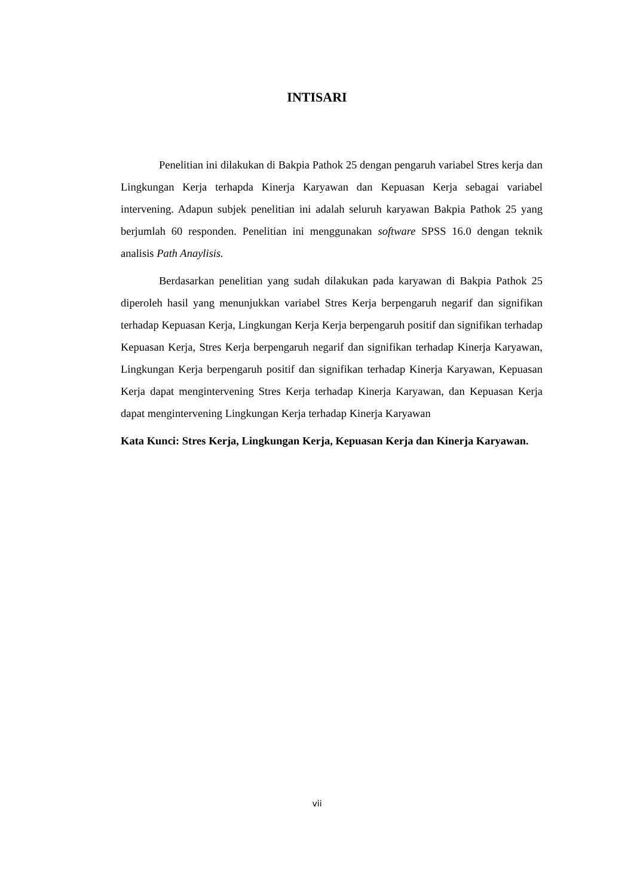INTISARI
Penelitian ini dilakukan di Bakpia Pathok 25 dengan pengaruh variabel Stres kerja dan Lingkungan Kerja terhapda Kinerja Karyawan dan Kepuasan Kerja sebagai variabel intervening. Adapun subjek penelitian ini adalah seluruh karyawan Bakpia Pathok 25 yang berjumlah 60 responden. Penelitian ini menggunakan software SPSS 16.0 dengan teknik analisis Path Anaylisis.
Berdasarkan penelitian yang sudah dilakukan pada karyawan di Bakpia Pathok 25 diperoleh hasil yang menunjukkan variabel Stres Kerja berpengaruh negarif dan signifikan terhadap Kepuasan Kerja, Lingkungan Kerja Kerja berpengaruh positif dan signifikan terhadap Kepuasan Kerja, Stres Kerja berpengaruh negarif dan signifikan terhadap Kinerja Karyawan, Lingkungan Kerja berpengaruh positif dan signifikan terhadap Kinerja Karyawan, Kepuasan Kerja dapat mengintervening Stres Kerja terhadap Kinerja Karyawan, dan Kepuasan Kerja dapat mengintervening Lingkungan Kerja terhadap Kinerja Karyawan
Kata Kunci: Stres Kerja, Lingkungan Kerja, Kepuasan Kerja dan Kinerja Karyawan.
vii